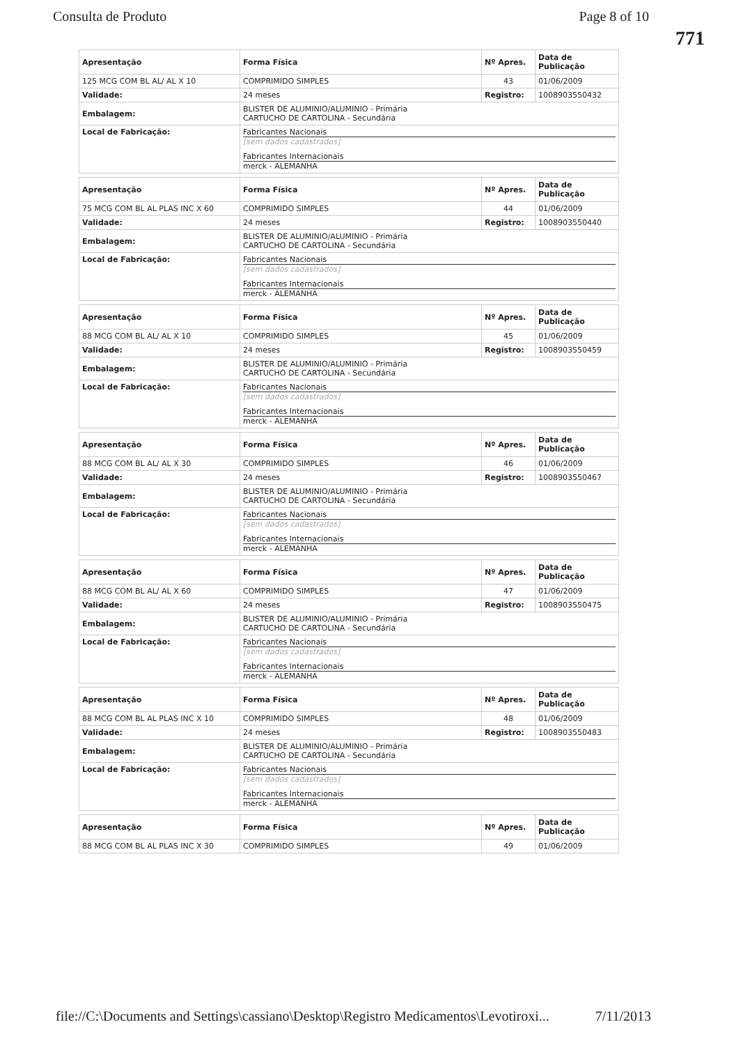Consulta de Produto Page 8 of 10
771
| Apresentação | Forma Física | Nº Apres. | Data de Publicação |
| --- | --- | --- | --- |
| 125 MCG COM BL AL/ AL X 10 | COMPRIMIDO SIMPLES | 43 | 01/06/2009 |
| Validade: | 24 meses | Registro: | 1008903550432 |
| Embalagem: | BLISTER DE ALUMINIO/ALUMINIO - Primária CARTUCHO DE CARTOLINA - Secundária | | |
| Local de Fabricação: | Fabricantes Nacionais [sem dados cadastrados] Fabricantes Internacionais merck - ALEMANHA | | |
| Apresentação | Forma Física | Nº Apres. | Data de Publicação |
| --- | --- | --- | --- |
| 75 MCG COM BL AL PLAS INC X 60 | COMPRIMIDO SIMPLES | 44 | 01/06/2009 |
| Validade: | 24 meses | Registro: | 1008903550440 |
| Embalagem: | BLISTER DE ALUMINIO/ALUMINIO - Primária CARTUCHO DE CARTOLINA - Secundária | | |
| Local de Fabricação: | Fabricantes Nacionais [sem dados cadastrados] Fabricantes Internacionais merck - ALEMANHA | | |
| Apresentação | Forma Física | Nº Apres. | Data de Publicação |
| --- | --- | --- | --- |
| 88 MCG COM BL AL/ AL X 10 | COMPRIMIDO SIMPLES | 45 | 01/06/2009 |
| Validade: | 24 meses | Registro: | 1008903550459 |
| Embalagem: | BLISTER DE ALUMINIO/ALUMINIO - Primária CARTUCHO DE CARTOLINA - Secundária | | |
| Local de Fabricação: | Fabricantes Nacionais [sem dados cadastrados] Fabricantes Internacionais merck - ALEMANHA | | |
| Apresentação | Forma Física | Nº Apres. | Data de Publicação |
| --- | --- | --- | --- |
| 88 MCG COM BL AL/ AL X 30 | COMPRIMIDO SIMPLES | 46 | 01/06/2009 |
| Validade: | 24 meses | Registro: | 1008903550467 |
| Embalagem: | BLISTER DE ALUMINIO/ALUMINIO - Primária CARTUCHO DE CARTOLINA - Secundária | | |
| Local de Fabricação: | Fabricantes Nacionais [sem dados cadastrados] Fabricantes Internacionais merck - ALEMANHA | | |
| Apresentação | Forma Física | Nº Apres. | Data de Publicação |
| --- | --- | --- | --- |
| 88 MCG COM BL AL/ AL X 60 | COMPRIMIDO SIMPLES | 47 | 01/06/2009 |
| Validade: | 24 meses | Registro: | 1008903550475 |
| Embalagem: | BLISTER DE ALUMINIO/ALUMINIO - Primária CARTUCHO DE CARTOLINA - Secundária | | |
| Local de Fabricação: | Fabricantes Nacionais [sem dados cadastrados] Fabricantes Internacionais merck - ALEMANHA | | |
| Apresentação | Forma Física | Nº Apres. | Data de Publicação |
| --- | --- | --- | --- |
| 88 MCG COM BL AL PLAS INC X 10 | COMPRIMIDO SIMPLES | 48 | 01/06/2009 |
| Validade: | 24 meses | Registro: | 1008903550483 |
| Embalagem: | BLISTER DE ALUMINIO/ALUMINIO - Primária CARTUCHO DE CARTOLINA - Secundária | | |
| Local de Fabricação: | Fabricantes Nacionais [sem dados cadastrados] Fabricantes Internacionais merck - ALEMANHA | | |
| Apresentação | Forma Física | Nº Apres. | Data de Publicação |
| --- | --- | --- | --- |
| 88 MCG COM BL AL PLAS INC X 30 | COMPRIMIDO SIMPLES | 49 | 01/06/2009 |
file://C:\Documents and Settings\cassiano\Desktop\Registro Medicamentos\Levotiroxi... 7/11/2013